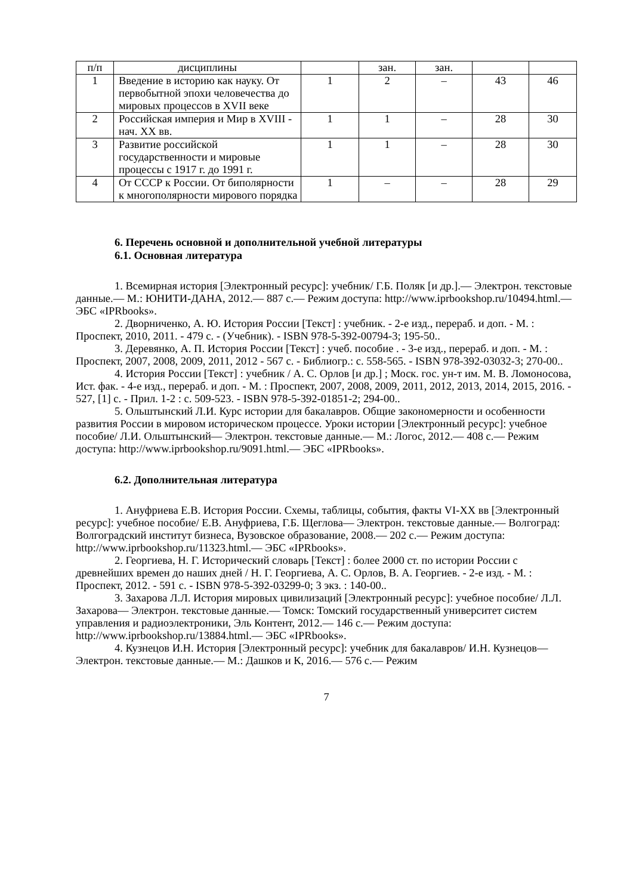| п/п | дисциплины | | зан. | зан. | | |
| 1 | Введение в историю как науку. От первобытной эпохи человечества до мировых процессов в XVII веке | 1 | 2 | – | 43 | 46 |
| 2 | Российская империя и Мир в XVIII - нач. XX вв. | 1 | 1 | – | 28 | 30 |
| 3 | Развитие российской государственности и мировые процессы с 1917 г. до 1991 г. | 1 | 1 | – | 28 | 30 |
| 4 | От СССР к России. От биполярности к многополярности мирового порядка | 1 | – | – | 28 | 29 |
6. Перечень основной и дополнительной учебной литературы
6.1. Основная литература
1. Всемирная история [Электронный ресурс]: учебник/ Г.Б. Поляк [и др.].— Электрон. текстовые данные.— М.: ЮНИТИ-ДАНА, 2012.— 887 c.— Режим доступа: http://www.iprbookshop.ru/10494.html.— ЭБС «IPRbooks».
2. Дворниченко, А. Ю. История России [Текст] : учебник. - 2-е изд., перераб. и доп. - М. : Проспект, 2010, 2011. - 479 с. - (Учебник). - ISBN 978-5-392-00794-3; 195-50..
3. Деревянко, А. П. История России [Текст] : учеб. пособие . - 3-е изд., перераб. и доп. - М. : Проспект, 2007, 2008, 2009, 2011, 2012 - 567 с. - Библиогр.: с. 558-565. - ISBN 978-392-03032-3; 270-00..
4. История России [Текст] : учебник / А. С. Орлов [и др.] ; Моск. гос. ун-т им. М. В. Ломоносова, Ист. фак. - 4-е изд., перераб. и доп. - М. : Проспект, 2007, 2008, 2009, 2011, 2012, 2013, 2014, 2015, 2016. - 527, [1] с. - Прил. 1-2 : с. 509-523. - ISBN 978-5-392-01851-2; 294-00..
5. Ольштынский Л.И. Курс истории для бакалавров. Общие закономерности и особенности развития России в мировом историческом процессе. Уроки истории [Электронный ресурс]: учебное пособие/ Л.И. Ольштынский— Электрон. текстовые данные.— М.: Логос, 2012.— 408 c.— Режим доступа: http://www.iprbookshop.ru/9091.html.— ЭБС «IPRbooks».
6.2. Дополнительная литература
1. Ануфриева Е.В. История России. Схемы, таблицы, события, факты VI-XX вв [Электронный ресурс]: учебное пособие/ Е.В. Ануфриева, Г.Б. Щеглова— Электрон. текстовые данные.— Волгоград: Волгоградский институт бизнеса, Вузовское образование, 2008.— 202 c.— Режим доступа: http://www.iprbookshop.ru/11323.html.— ЭБС «IPRbooks».
2. Георгиева, Н. Г. Исторический словарь [Текст] : более 2000 ст. по истории России с древнейших времен до наших дней / Н. Г. Георгиева, А. С. Орлов, В. А. Георгиев. - 2-е изд. - М. : Проспект, 2012. - 591 с. - ISBN 978-5-392-03299-0; 3 экз. : 140-00..
3. Захарова Л.Л. История мировых цивилизаций [Электронный ресурс]: учебное пособие/ Л.Л. Захарова— Электрон. текстовые данные.— Томск: Томский государственный университет систем управления и радиоэлектроники, Эль Контент, 2012.— 146 c.— Режим доступа: http://www.iprbookshop.ru/13884.html.— ЭБС «IPRbooks».
4. Кузнецов И.Н. История [Электронный ресурс]: учебник для бакалавров/ И.Н. Кузнецов— Электрон. текстовые данные.— М.: Дашков и К, 2016.— 576 c.— Режим
7